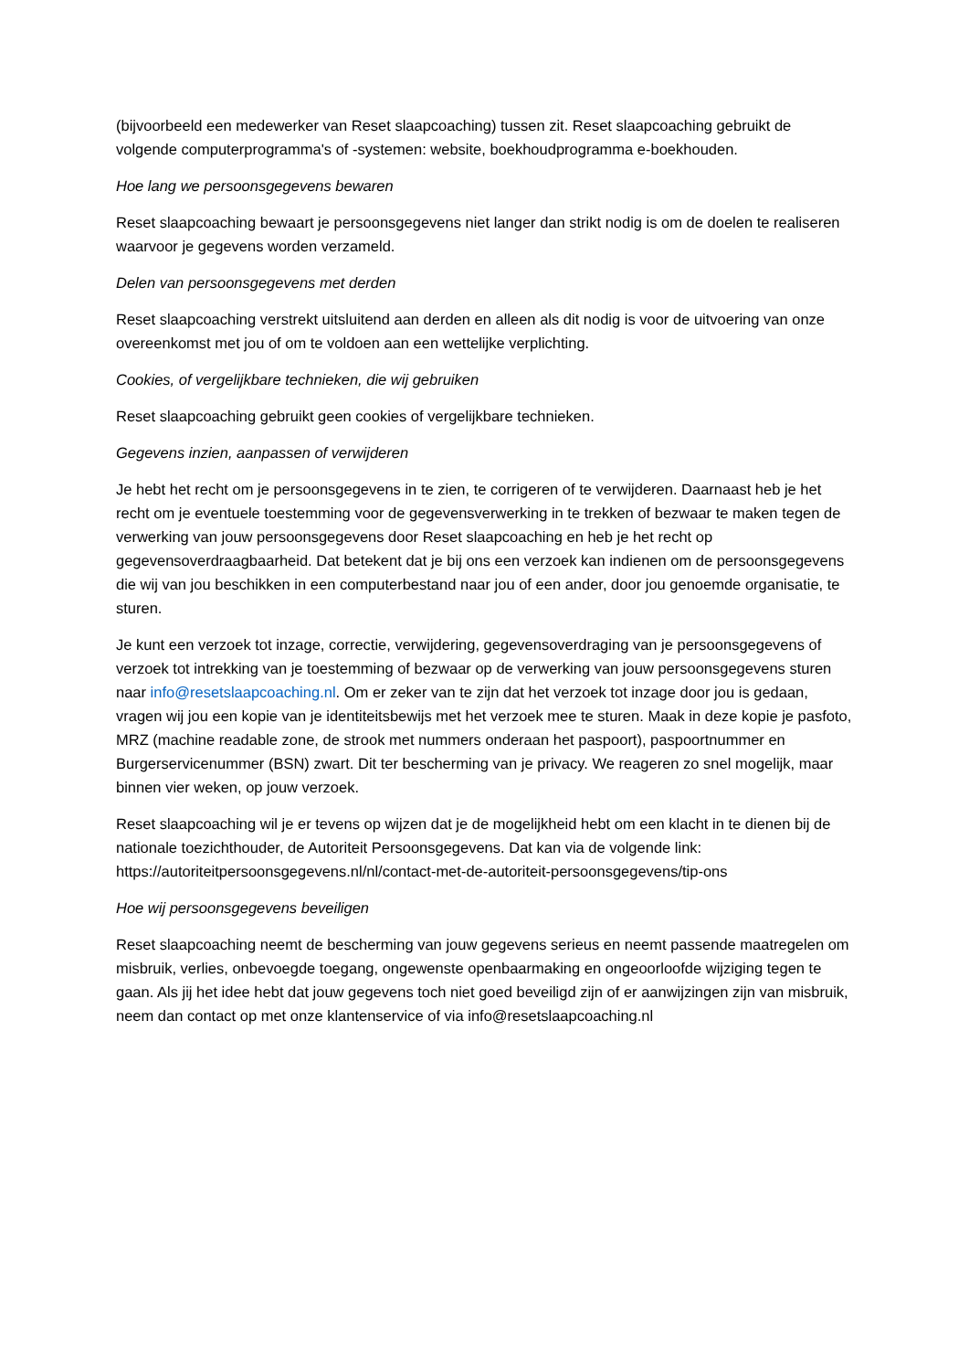(bijvoorbeeld een medewerker van Reset slaapcoaching) tussen zit. Reset slaapcoaching gebruikt de volgende computerprogramma's of -systemen: website, boekhoudprogramma e-boekhouden.
Hoe lang we persoonsgegevens bewaren
Reset slaapcoaching bewaart je persoonsgegevens niet langer dan strikt nodig is om de doelen te realiseren waarvoor je gegevens worden verzameld.
Delen van persoonsgegevens met derden
Reset slaapcoaching verstrekt uitsluitend aan derden en alleen als dit nodig is voor de uitvoering van onze overeenkomst met jou of om te voldoen aan een wettelijke verplichting.
Cookies, of vergelijkbare technieken, die wij gebruiken
Reset slaapcoaching gebruikt geen cookies of vergelijkbare technieken.
Gegevens inzien, aanpassen of verwijderen
Je hebt het recht om je persoonsgegevens in te zien, te corrigeren of te verwijderen. Daarnaast heb je het recht om je eventuele toestemming voor de gegevensverwerking in te trekken of bezwaar te maken tegen de verwerking van jouw persoonsgegevens door Reset slaapcoaching en heb je het recht op gegevensoverdraagbaarheid. Dat betekent dat je bij ons een verzoek kan indienen om de persoonsgegevens die wij van jou beschikken in een computerbestand naar jou of een ander, door jou genoemde organisatie, te sturen.
Je kunt een verzoek tot inzage, correctie, verwijdering, gegevensoverdraging van je persoonsgegevens of verzoek tot intrekking van je toestemming of bezwaar op de verwerking van jouw persoonsgegevens sturen naar info@resetslaapcoaching.nl. Om er zeker van te zijn dat het verzoek tot inzage door jou is gedaan, vragen wij jou een kopie van je identiteitsbewijs met het verzoek mee te sturen. Maak in deze kopie je pasfoto, MRZ (machine readable zone, de strook met nummers onderaan het paspoort), paspoortnummer en Burgerservicenummer (BSN) zwart. Dit ter bescherming van je privacy. We reageren zo snel mogelijk, maar binnen vier weken, op jouw verzoek.
Reset slaapcoaching wil je er tevens op wijzen dat je de mogelijkheid hebt om een klacht in te dienen bij de nationale toezichthouder, de Autoriteit Persoonsgegevens. Dat kan via de volgende link: https://autoriteitpersoonsgegevens.nl/nl/contact-met-de-autoriteit-persoonsgegevens/tip-ons
Hoe wij persoonsgegevens beveiligen
Reset slaapcoaching neemt de bescherming van jouw gegevens serieus en neemt passende maatregelen om misbruik, verlies, onbevoegde toegang, ongewenste openbaarmaking en ongeoorloofde wijziging tegen te gaan. Als jij het idee hebt dat jouw gegevens toch niet goed beveiligd zijn of er aanwijzingen zijn van misbruik, neem dan contact op met onze klantenservice of via info@resetslaapcoaching.nl